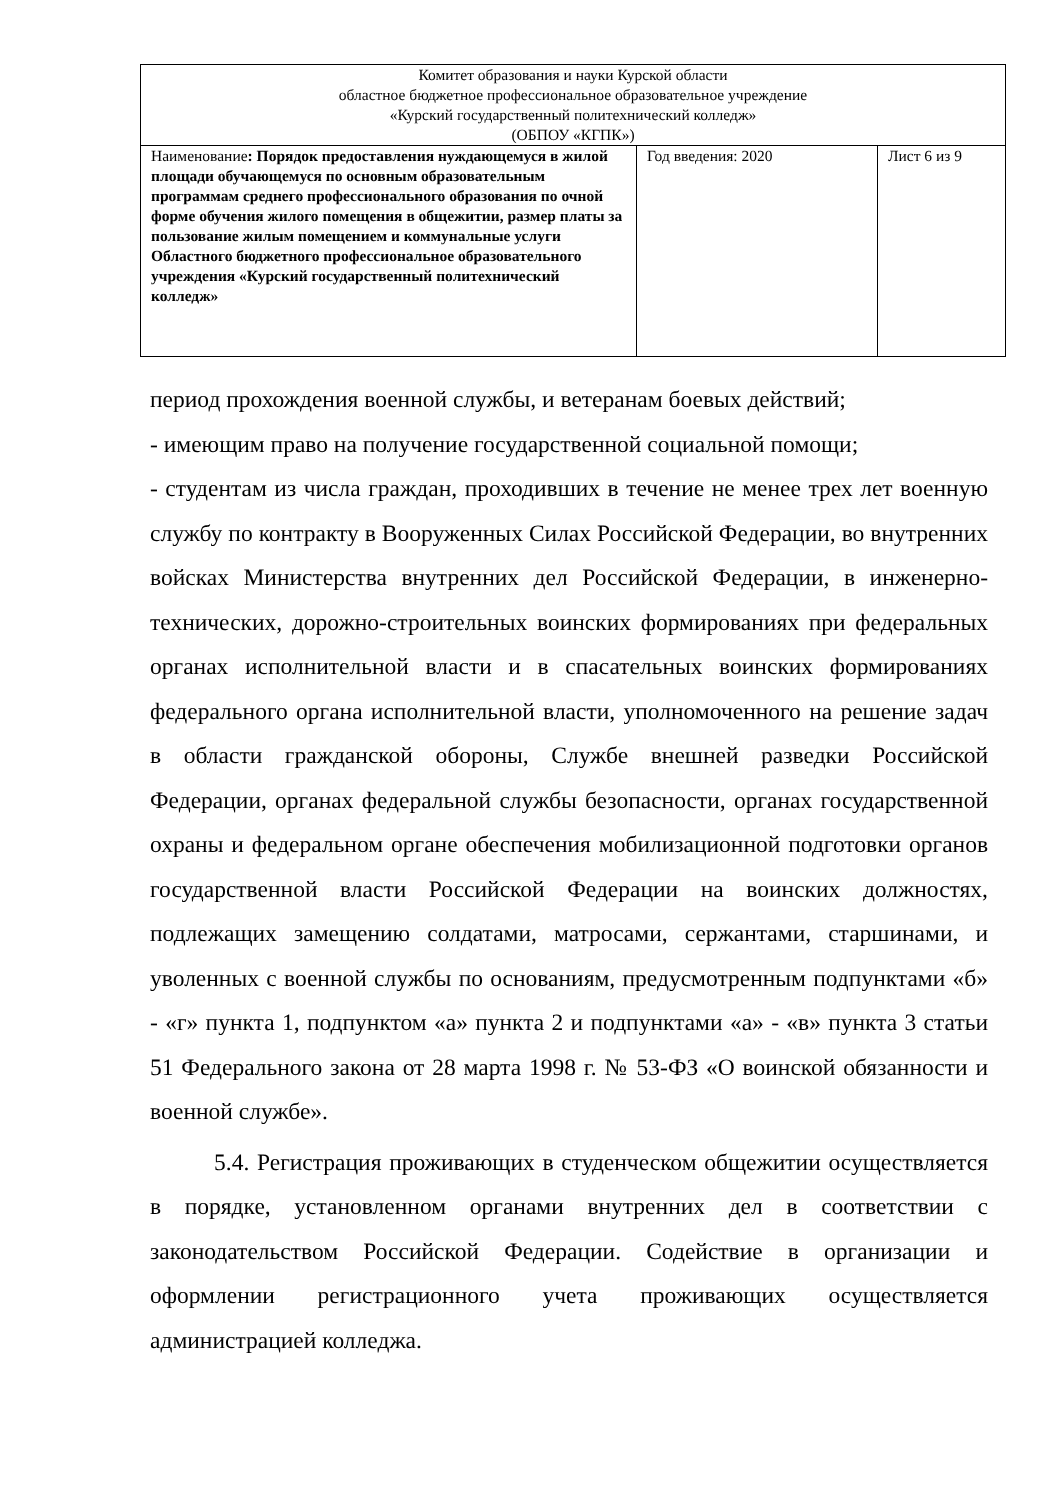| Комитет образования и науки Курской области областное бюджетное профессиональное образовательное учреждение «Курский государственный политехнический колледж» (ОБПОУ «КГПК») | | |
| Наименование : Порядок предоставления нуждающемуся в жилой площади обучающемуся по основным образовательным программам среднего профессионального образования по очной форме обучения жилого помещения в общежитии, размер платы за пользование жилым помещением и коммунальные услуги Областного бюджетного профессиональное образовательного учреждения «Курский государственный политехнический колледж» | Год введения: 2020 | Лист 6 из 9 |
период прохождения военной службы, и ветеранам боевых действий;
- имеющим право на получение государственной социальной помощи;
- студентам из числа граждан, проходивших в течение не менее трех лет военную службу по контракту в Вооруженных Силах Российской Федерации, во внутренних войсках Министерства внутренних дел Российской Федерации, в инженерно-технических, дорожно-строительных воинских формированиях при федеральных органах исполнительной власти и в спасательных воинских формированиях федерального органа исполнительной власти, уполномоченного на решение задач в области гражданской обороны, Службе внешней разведки Российской Федерации, органах федеральной службы безопасности, органах государственной охраны и федеральном органе обеспечения мобилизационной подготовки органов государственной власти Российской Федерации на воинских должностях, подлежащих замещению солдатами, матросами, сержантами, старшинами, и уволенных с военной службы по основаниям, предусмотренным подпунктами «б» - «г» пункта 1, подпунктом «а» пункта 2 и подпунктами «а» - «в» пункта 3 статьи 51 Федерального закона от 28 марта 1998 г. № 53-ФЗ «О воинской обязанности и военной службе».
5.4. Регистрация проживающих в студенческом общежитии осуществляется в порядке, установленном органами внутренних дел в соответствии с законодательством Российской Федерации. Содействие в организации и оформлении регистрационного учета проживающих осуществляется администрацией колледжа.